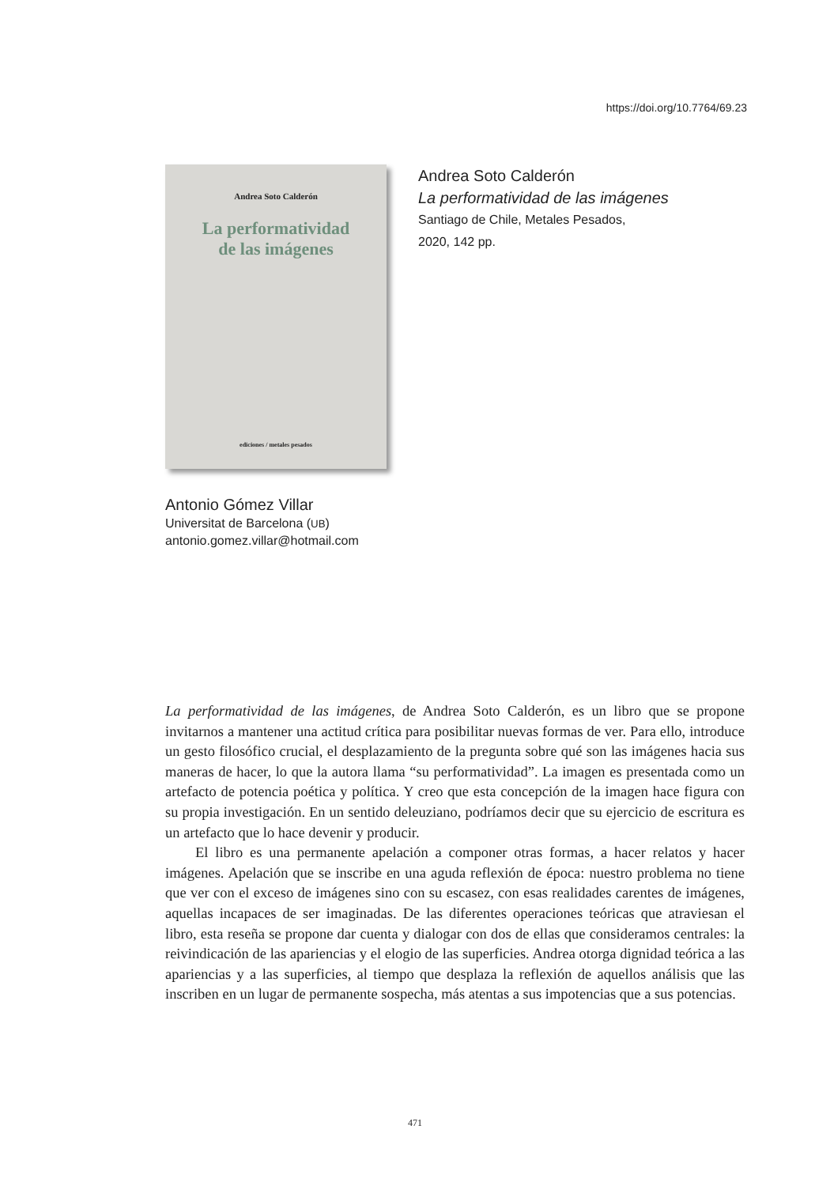https://doi.org/10.7764/69.23
Andrea Soto Calderón
La performatividad
de las imágenes
ediciones / metales pesados
Andrea Soto Calderón
La performatividad de las imágenes
Santiago de Chile, Metales Pesados,
2020, 142 pp.
Antonio Gómez Villar
Universitat de Barcelona (UB)
antonio.gomez.villar@hotmail.com
La performatividad de las imágenes, de Andrea Soto Calderón, es un libro que se propone invitarnos a mantener una actitud crítica para posibilitar nuevas formas de ver. Para ello, introduce un gesto filosófico crucial, el desplazamiento de la pregunta sobre qué son las imágenes hacia sus maneras de hacer, lo que la autora llama “su performatividad”. La imagen es presentada como un artefacto de potencia poética y política. Y creo que esta concepción de la imagen hace figura con su propia investigación. En un sentido deleuziano, podríamos decir que su ejercicio de escritura es un artefacto que lo hace devenir y producir.
El libro es una permanente apelación a componer otras formas, a hacer relatos y hacer imágenes. Apelación que se inscribe en una aguda reflexión de época: nuestro problema no tiene que ver con el exceso de imágenes sino con su escasez, con esas realidades carentes de imágenes, aquellas incapaces de ser imaginadas. De las diferentes operaciones teóricas que atraviesan el libro, esta reseña se propone dar cuenta y dialogar con dos de ellas que consideramos centrales: la reivindicación de las apariencias y el elogio de las superficies. Andrea otorga dignidad teórica a las apariencias y a las superficies, al tiempo que desplaza la reflexión de aquellos análisis que las inscriben en un lugar de permanente sospecha, más atentas a sus impotencias que a sus potencias.
471